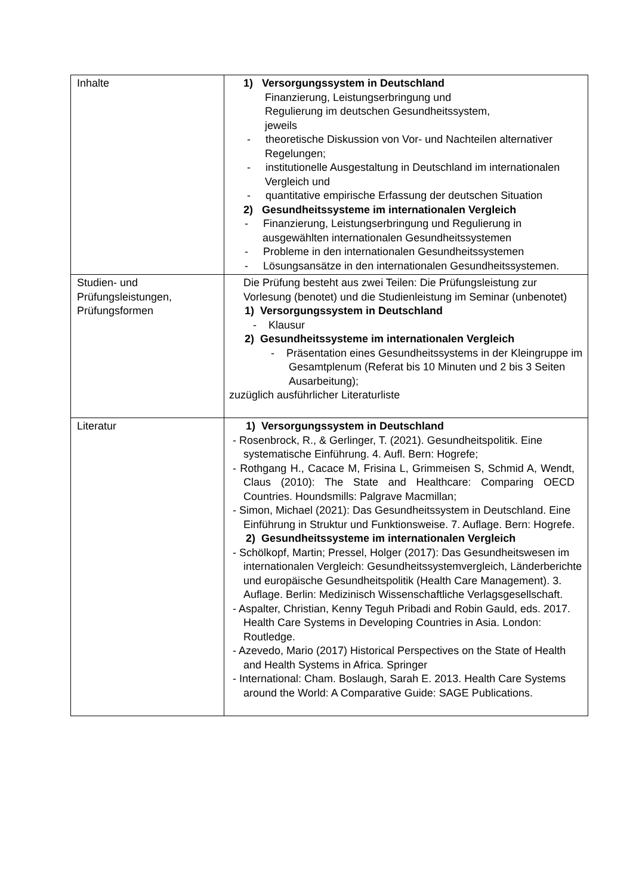| Inhalte | 1) Versorgungssystem in Deutschland Finanzierung, Leistungserbringung und Regulierung im deutschen Gesundheitssystem, jeweils - theoretische Diskussion von Vor- und Nachteilen alternativer Regelungen; - institutionelle Ausgestaltung in Deutschland im internationalen Vergleich und - quantitative empirische Erfassung der deutschen Situation 2) Gesundheitssysteme im internationalen Vergleich - Finanzierung, Leistungserbringung und Regulierung in ausgewählten internationalen Gesundheitssystemen - Probleme in den internationalen Gesundheitssystemen - Lösungsansätze in den internationalen Gesundheitssystemen. |
| Studien- und Prüfungsleistungen, Prüfungsformen | Die Prüfung besteht aus zwei Teilen: Die Prüfungsleistung zur Vorlesung (benotet) und die Studienleistung im Seminar (unbenotet) 1) Versorgungssystem in Deutschland - Klausur 2) Gesundheitssysteme im internationalen Vergleich - Präsentation eines Gesundheitssystems in der Kleingruppe im Gesamtplenum (Referat bis 10 Minuten und 2 bis 3 Seiten Ausarbeitung); zuzüglich ausführlicher Literaturliste |
| Literatur | 1) Versorgungssystem in Deutschland - Rosenbrock, R., & Gerlinger, T. (2021). Gesundheitspolitik. Eine systematische Einführung. 4. Aufl. Bern: Hogrefe; - Rothgang H., Cacace M, Frisina L, Grimmeisen S, Schmid A, Wendt, Claus (2010): The State and Healthcare: Comparing OECD Countries. Houndsmills: Palgrave Macmillan; - Simon, Michael (2021): Das Gesundheitssystem in Deutschland. Eine Einführung in Struktur und Funktionsweise. 7. Auflage. Bern: Hogrefe. 2) Gesundheitssysteme im internationalen Vergleich - Schölkopf, Martin; Pressel, Holger (2017): Das Gesundheitswesen im internationalen Vergleich: Gesundheitssystemvergleich, Länderberichte und europäische Gesundheitspolitik (Health Care Management). 3. Auflage. Berlin: Medizinisch Wissenschaftliche Verlagsgesellschaft. - Aspalter, Christian, Kenny Teguh Pribadi and Robin Gauld, eds. 2017. Health Care Systems in Developing Countries in Asia. London: Routledge. - Azevedo, Mario (2017) Historical Perspectives on the State of Health and Health Systems in Africa. Springer - International: Cham. Boslaugh, Sarah E. 2013. Health Care Systems around the World: A Comparative Guide: SAGE Publications. |